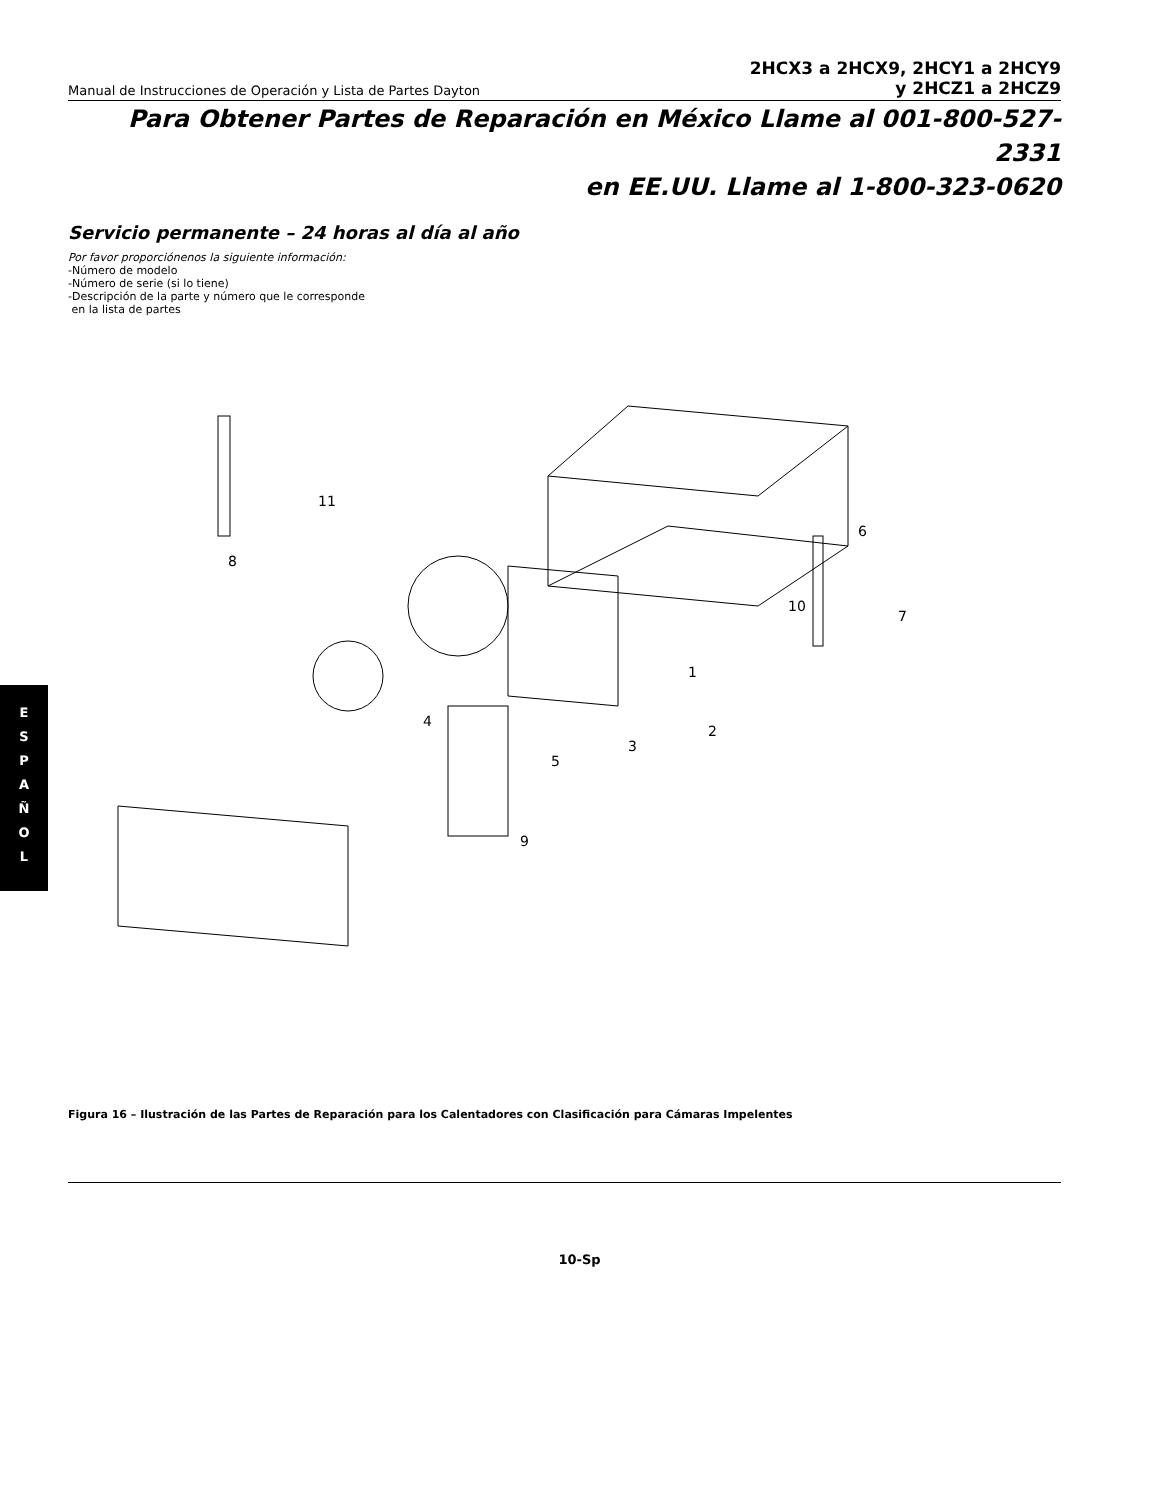Manual de Instrucciones de Operación y Lista de Partes Dayton
2HCX3 a 2HCX9, 2HCY1 a 2HCY9
y 2HCZ1 a 2HCZ9
Para Obtener Partes de Reparación en México Llame al 001-800-527-2331
en EE.UU. Llame al 1-800-323-0620
Servicio permanente – 24 horas al día al año
Por favor proporciónenos la siguiente información:
-Número de modelo
-Número de serie (si lo tiene)
-Descripción de la parte y número que le corresponde
en la lista de partes
11
8
6
1
2
3
4
5
7
9
10
E
S
P
A
Ñ
O
L
Figura 16 – Ilustración de las Partes de Reparación para los Calentadores con Clasificación para Cámaras Impelentes
10-Sp